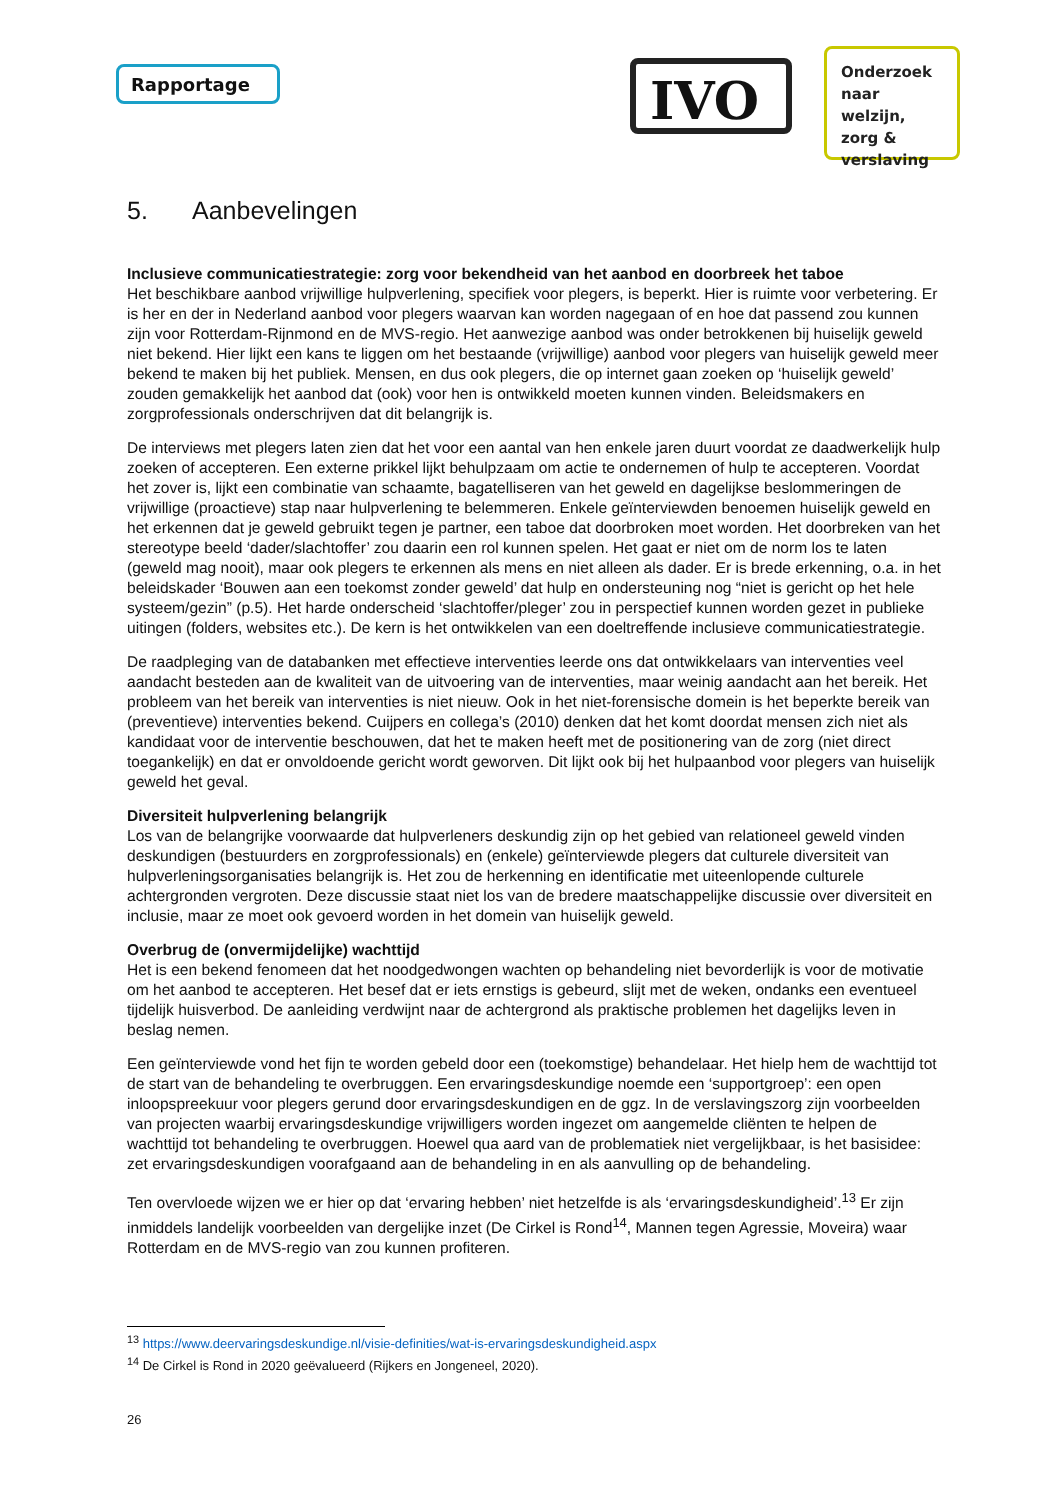Rapportage IVO
Onderzoek naar welzijn, zorg & verslaving
5. Aanbevelingen
Inclusieve communicatiestrategie: zorg voor bekendheid van het aanbod en doorbreek het taboe
Het beschikbare aanbod vrijwillige hulpverlening, specifiek voor plegers, is beperkt. Hier is ruimte voor verbetering. Er is her en der in Nederland aanbod voor plegers waarvan kan worden nagegaan of en hoe dat passend zou kunnen zijn voor Rotterdam-Rijnmond en de MVS-regio. Het aanwezige aanbod was onder betrokkenen bij huiselijk geweld niet bekend. Hier lijkt een kans te liggen om het bestaande (vrijwillige) aanbod voor plegers van huiselijk geweld meer bekend te maken bij het publiek. Mensen, en dus ook plegers, die op internet gaan zoeken op ‘huiselijk geweld’ zouden gemakkelijk het aanbod dat (ook) voor hen is ontwikkeld moeten kunnen vinden. Beleidsmakers en zorgprofessionals onderschrijven dat dit belangrijk is.
De interviews met plegers laten zien dat het voor een aantal van hen enkele jaren duurt voordat ze daadwerkelijk hulp zoeken of accepteren. Een externe prikkel lijkt behulpzaam om actie te ondernemen of hulp te accepteren. Voordat het zover is, lijkt een combinatie van schaamte, bagatelliseren van het geweld en dagelijkse beslommeringen de vrijwillige (proactieve) stap naar hulpverlening te belemmeren. Enkele geïnterviewden benoemen huiselijk geweld en het erkennen dat je geweld gebruikt tegen je partner, een taboe dat doorbroken moet worden. Het doorbreken van het stereotype beeld ‘dader/slachtoffer’ zou daarin een rol kunnen spelen. Het gaat er niet om de norm los te laten (geweld mag nooit), maar ook plegers te erkennen als mens en niet alleen als dader. Er is brede erkenning, o.a. in het beleidskader ‘Bouwen aan een toekomst zonder geweld’ dat hulp en ondersteuning nog “niet is gericht op het hele systeem/gezin” (p.5). Het harde onderscheid ‘slachtoffer/pleger’ zou in perspectief kunnen worden gezet in publieke uitingen (folders, websites etc.). De kern is het ontwikkelen van een doeltreffende inclusieve communicatiestrategie.
De raadpleging van de databanken met effectieve interventies leerde ons dat ontwikkelaars van interventies veel aandacht besteden aan de kwaliteit van de uitvoering van de interventies, maar weinig aandacht aan het bereik. Het probleem van het bereik van interventies is niet nieuw. Ook in het niet-forensische domein is het beperkte bereik van (preventieve) interventies bekend. Cuijpers en collega’s (2010) denken dat het komt doordat mensen zich niet als kandidaat voor de interventie beschouwen, dat het te maken heeft met de positionering van de zorg (niet direct toegankelijk) en dat er onvoldoende gericht wordt geworven. Dit lijkt ook bij het hulpaanbod voor plegers van huiselijk geweld het geval.
Diversiteit hulpverlening belangrijk
Los van de belangrijke voorwaarde dat hulpverleners deskundig zijn op het gebied van relationeel geweld vinden deskundigen (bestuurders en zorgprofessionals) en (enkele) geïnterviewde plegers dat culturele diversiteit van hulpverleningsorganisaties belangrijk is. Het zou de herkenning en identificatie met uiteenlopende culturele achtergronden vergroten. Deze discussie staat niet los van de bredere maatschappelijke discussie over diversiteit en inclusie, maar ze moet ook gevoerd worden in het domein van huiselijk geweld.
Overbrug de (onvermijdelijke) wachttijd
Het is een bekend fenomeen dat het noodgedwongen wachten op behandeling niet bevorderlijk is voor de motivatie om het aanbod te accepteren. Het besef dat er iets ernstigs is gebeurd, slijt met de weken, ondanks een eventueel tijdelijk huisverbod. De aanleiding verdwijnt naar de achtergrond als praktische problemen het dagelijks leven in beslag nemen.
Een geïnterviewde vond het fijn te worden gebeld door een (toekomstige) behandelaar. Het hielp hem de wachttijd tot de start van de behandeling te overbruggen. Een ervaringsdeskundige noemde een ‘supportgroep’: een open inloopspreekuur voor plegers gerund door ervaringsdeskundigen en de ggz. In de verslavingszorg zijn voorbeelden van projecten waarbij ervaringsdeskundige vrijwilligers worden ingezet om aangemelde cliënten te helpen de wachttijd tot behandeling te overbruggen. Hoewel qua aard van de problematiek niet vergelijkbaar, is het basisidee: zet ervaringsdeskundigen voorafgaand aan de behandeling in en als aanvulling op de behandeling.
Ten overvloede wijzen we er hier op dat ‘ervaring hebben’ niet hetzelfde is als ‘ervaringsdeskundigheid’.<sup>13</sup> Er zijn inmiddels landelijk voorbeelden van dergelijke inzet (De Cirkel is Rond<sup>14</sup>, Mannen tegen Agressie, Moveira) waar Rotterdam en de MVS-regio van zou kunnen profiteren.
<sup>13</sup> https://www.deervaringsdeskundige.nl/visie-definities/wat-is-ervaringsdeskundigheid.aspx
<sup>14</sup> De Cirkel is Rond in 2020 geëvalueerd (Rijkers en Jongeneel, 2020).
26